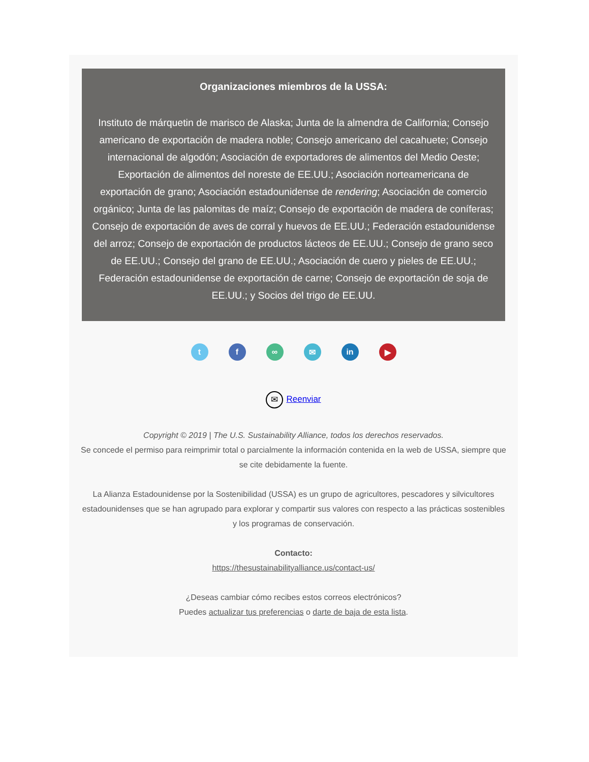Organizaciones miembros de la USSA:
Instituto de márquetin de marisco de Alaska; Junta de la almendra de California; Consejo americano de exportación de madera noble; Consejo americano del cacahuete; Consejo internacional de algodón; Asociación de exportadores de alimentos del Medio Oeste; Exportación de alimentos del noreste de EE.UU.; Asociación norteamericana de exportación de grano; Asociación estadounidense de rendering; Asociación de comercio orgánico; Junta de las palomitas de maíz; Consejo de exportación de madera de coníferas; Consejo de exportación de aves de corral y huevos de EE.UU.; Federación estadounidense del arroz; Consejo de exportación de productos lácteos de EE.UU.; Consejo de grano seco de EE.UU.; Consejo del grano de EE.UU.; Asociación de cuero y pieles de EE.UU.; Federación estadounidense de exportación de carne; Consejo de exportación de soja de EE.UU.; y Socios del trigo de EE.UU.
t f ∞ ✉ in ▶
✉ Reenviar
Copyright © 2019 | The U.S. Sustainability Alliance, todos los derechos reservados.
Se concede el permiso para reimprimir total o parcialmente la información contenida en la web de USSA, siempre que se cite debidamente la fuente.
La Alianza Estadounidense por la Sostenibilidad (USSA) es un grupo de agricultores, pescadores y silvicultores estadounidenses que se han agrupado para explorar y compartir sus valores con respecto a las prácticas sostenibles y los programas de conservación.
Contacto:
https://thesustainabilityalliance.us/contact-us/
¿Deseas cambiar cómo recibes estos correos electrónicos?
Puedes actualizar tus preferencias o darte de baja de esta lista.